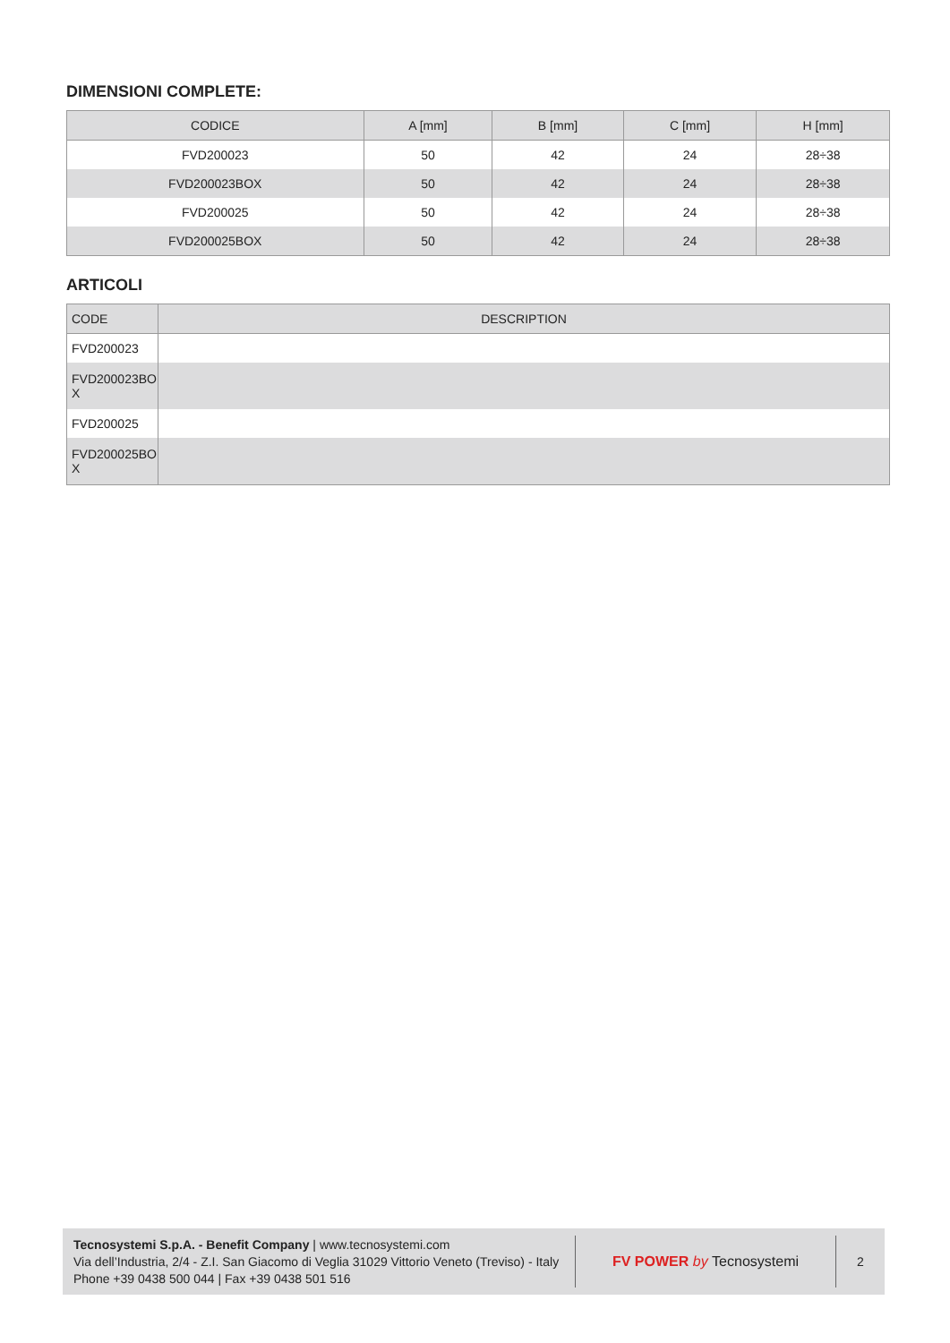DIMENSIONI COMPLETE:
| CODICE | A [mm] | B [mm] | C [mm] | H [mm] |
| --- | --- | --- | --- | --- |
| FVD200023 | 50 | 42 | 24 | 28÷38 |
| FVD200023BOX | 50 | 42 | 24 | 28÷38 |
| FVD200025 | 50 | 42 | 24 | 28÷38 |
| FVD200025BOX | 50 | 42 | 24 | 28÷38 |
ARTICOLI
| CODE | DESCRIPTION |
| --- | --- |
| FVD200023 | |
| FVD200023BO X | |
| FVD200025 | |
| FVD200025BO X | |
Tecnosystemi S.p.A. - Benefit Company | www.tecnosystemi.com
Via dell’Industria, 2/4 - Z.I. San Giacomo di Veglia 31029 Vittorio Veneto (Treviso) - Italy
Phone +39 0438 500 044 | Fax +39 0438 501 516
FV POWER by Tecnosystemi
2